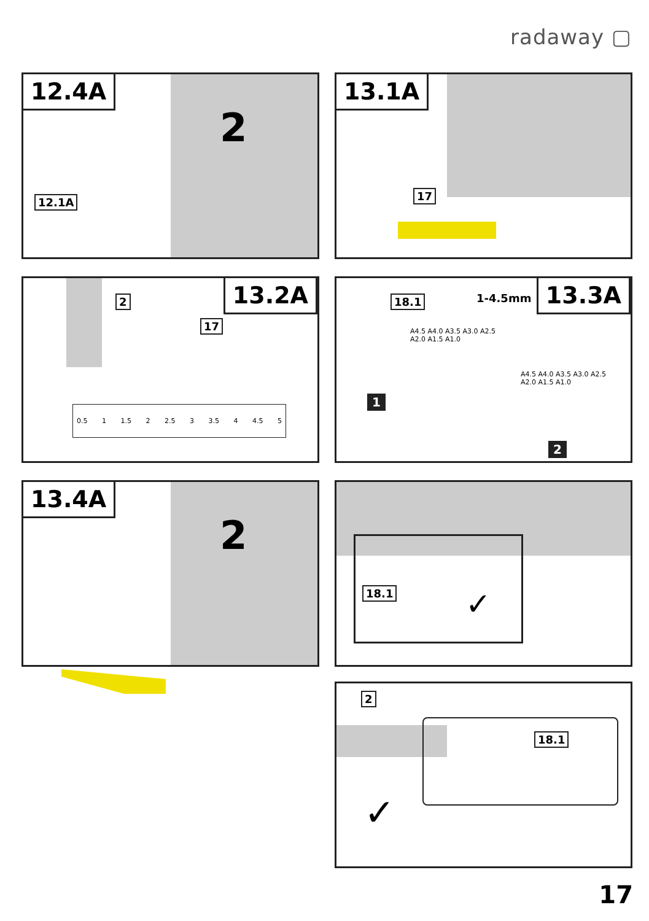radaway ▢
12.4A
2
12.1A
13.1A
17
13.2A 2
17
0.5 1 1.5 2 2.5 3 3.5 4 4.5 5
13.3A 1-4.5mm
18.1
A4.5 A4.0 A3.5 A3.0 A2.5 A2.0 A1.5 A1.0
A4.5 A4.0 A3.5 A3.0 A2.5 A2.0 A1.5 A1.0
1
2
13.4A
2
18.1 ✓
2
18.1
✓
17